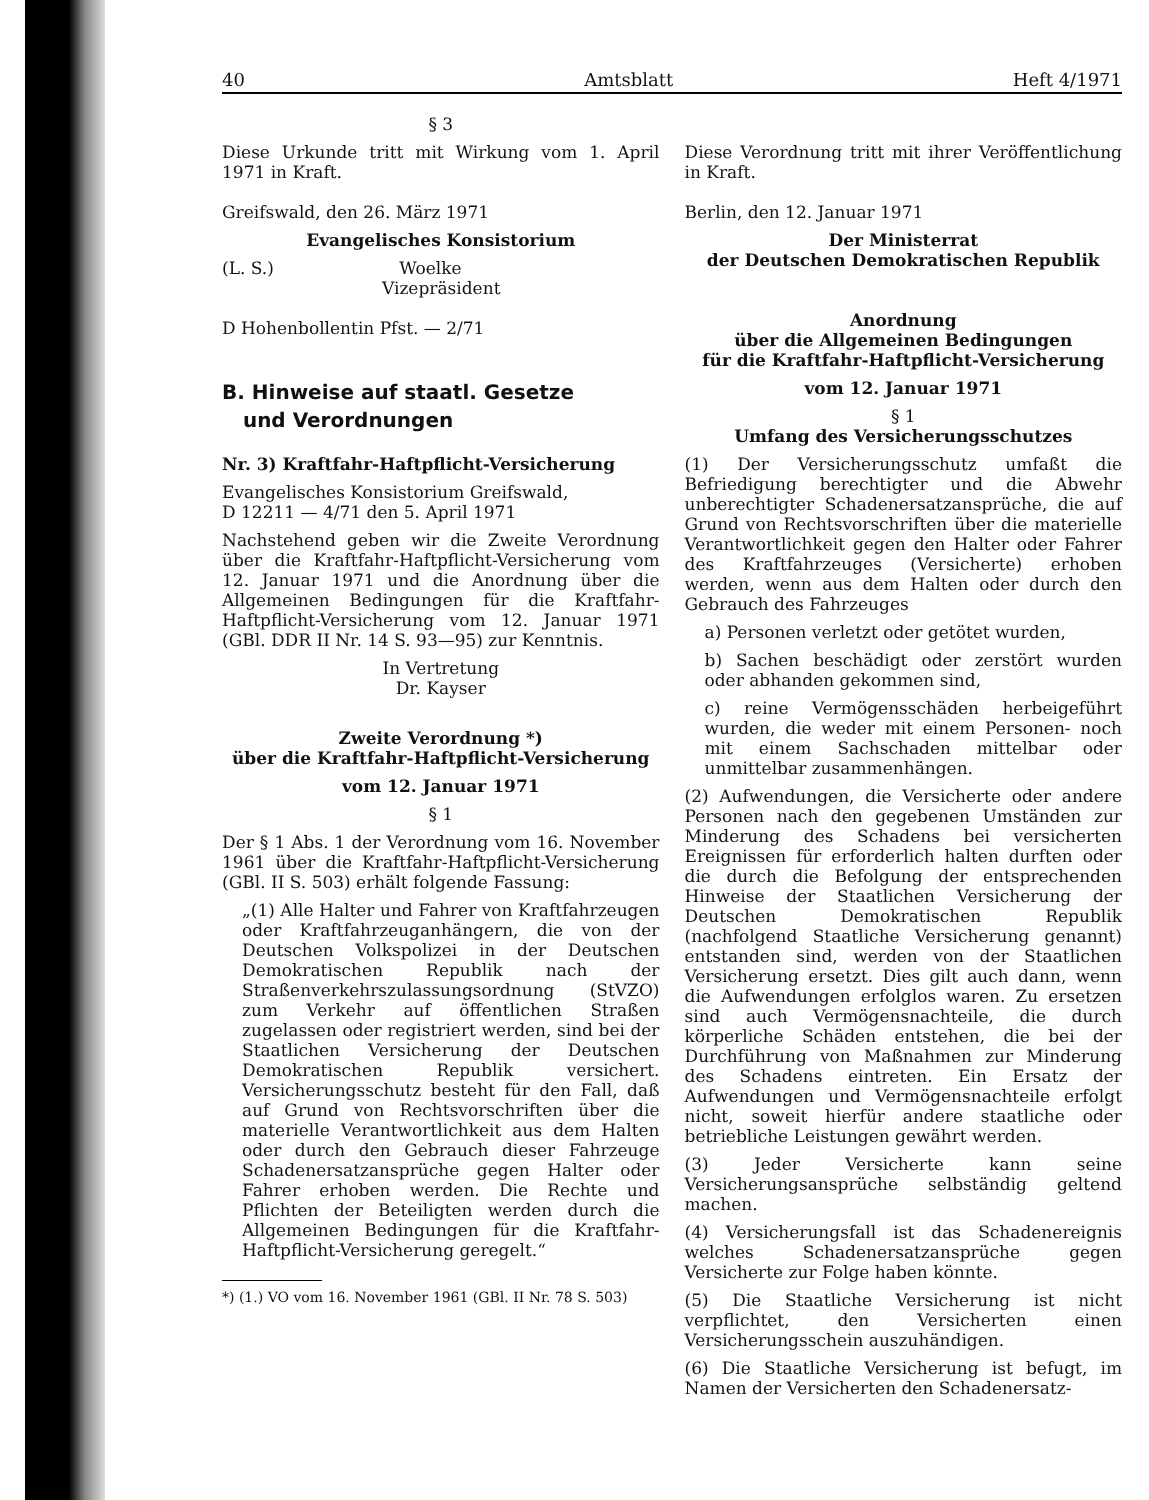40 Amtsblatt Heft 4/1971
§ 3
Diese Urkunde tritt mit Wirkung vom 1. April 1971 in Kraft.
Greifswald, den 26. März 1971
Evangelisches Konsistorium
(L. S.) Woelke
Vizepräsident
D Hohenbollentin Pfst. — 2/71
B. Hinweise auf staatl. Gesetze
und Verordnungen
Nr. 3) Kraftfahr-Haftpflicht-Versicherung
Evangelisches Konsistorium Greifswald,
D 12211 — 4/71 den 5. April 1971
Nachstehend geben wir die Zweite Verordnung über die Kraftfahr-Haftpflicht-Versicherung vom 12. Januar 1971 und die Anordnung über die Allgemeinen Bedingungen für die Kraftfahr-Haftpflicht-Versicherung vom 12. Januar 1971 (GBl. DDR II Nr. 14 S. 93—95) zur Kenntnis.
In Vertretung
Dr. Kayser
Zweite Verordnung *)
über die Kraftfahr-Haftpflicht-Versicherung
vom 12. Januar 1971
§ 1
Der § 1 Abs. 1 der Verordnung vom 16. November 1961 über die Kraftfahr-Haftpflicht-Versicherung (GBl. II S. 503) erhält folgende Fassung:
„(1) Alle Halter und Fahrer von Kraftfahrzeugen oder Kraftfahrzeuganhängern, die von der Deutschen Volkspolizei in der Deutschen Demokratischen Republik nach der Straßenverkehrszulassungsordnung (StVZO) zum Verkehr auf öffentlichen Straßen zugelassen oder registriert werden, sind bei der Staatlichen Versicherung der Deutschen Demokratischen Republik versichert. Versicherungsschutz besteht für den Fall, daß auf Grund von Rechtsvorschriften über die materielle Verantwortlichkeit aus dem Halten oder durch den Gebrauch dieser Fahrzeuge Schadenersatzansprüche gegen Halter oder Fahrer erhoben werden. Die Rechte und Pflichten der Beteiligten werden durch die Allgemeinen Bedingungen für die Kraftfahr-Haftpflicht-Versicherung geregelt.“
*) (1.) VO vom 16. November 1961 (GBl. II Nr. 78 S. 503)
Diese Verordnung tritt mit ihrer Veröffentlichung in Kraft.
Berlin, den 12. Januar 1971
Der Ministerrat
der Deutschen Demokratischen Republik
Anordnung
über die Allgemeinen Bedingungen
für die Kraftfahr-Haftpflicht-Versicherung
vom 12. Januar 1971
§ 1
Umfang des Versicherungsschutzes
(1) Der Versicherungsschutz umfaßt die Befriedigung berechtigter und die Abwehr unberechtigter Schadenersatzansprüche, die auf Grund von Rechtsvorschriften über die materielle Verantwortlichkeit gegen den Halter oder Fahrer des Kraftfahrzeuges (Versicherte) erhoben werden, wenn aus dem Halten oder durch den Gebrauch des Fahrzeuges
a) Personen verletzt oder getötet wurden,
b) Sachen beschädigt oder zerstört wurden oder abhanden gekommen sind,
c) reine Vermögensschäden herbeigeführt wurden, die weder mit einem Personen- noch mit einem Sachschaden mittelbar oder unmittelbar zusammenhängen.
(2) Aufwendungen, die Versicherte oder andere Personen nach den gegebenen Umständen zur Minderung des Schadens bei versicherten Ereignissen für erforderlich halten durften oder die durch die Befolgung der entsprechenden Hinweise der Staatlichen Versicherung der Deutschen Demokratischen Republik (nachfolgend Staatliche Versicherung genannt) entstanden sind, werden von der Staatlichen Versicherung ersetzt. Dies gilt auch dann, wenn die Aufwendungen erfolglos waren. Zu ersetzen sind auch Vermögensnachteile, die durch körperliche Schäden entstehen, die bei der Durchführung von Maßnahmen zur Minderung des Schadens eintreten. Ein Ersatz der Aufwendungen und Vermögensnachteile erfolgt nicht, soweit hierfür andere staatliche oder betriebliche Leistungen gewährt werden.
(3) Jeder Versicherte kann seine Versicherungsansprüche selbständig geltend machen.
(4) Versicherungsfall ist das Schadenereignis welches Schadenersatzansprüche gegen Versicherte zur Folge haben könnte.
(5) Die Staatliche Versicherung ist nicht verpflichtet, den Versicherten einen Versicherungsschein auszuhändigen.
(6) Die Staatliche Versicherung ist befugt, im Namen der Versicherten den Schadenersatz-